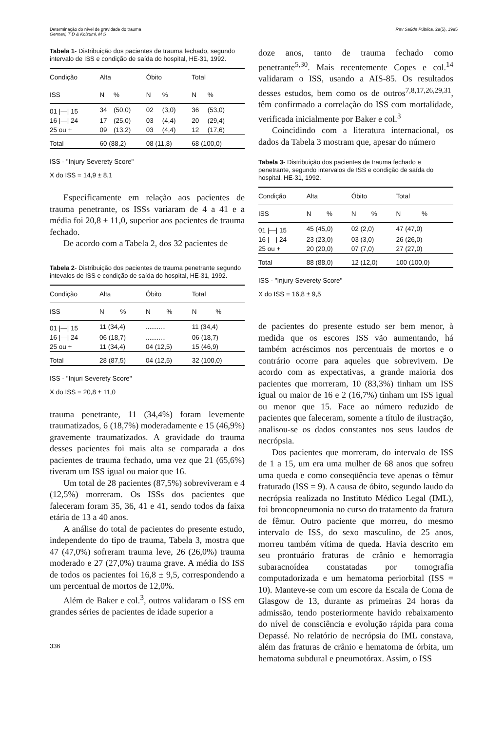Determinação do nível de gravidade do trauma
Gennari, T D & Koizumi, M S
Rev Saúde Pública, 29(5), 1995
Tabela 1- Distribuição dos pacientes de trauma fechado, segundo intervalo de ISS e condição de saída do hospital, HE-31, 1992.
| Condição | Alta | | Óbito | | Total | |
| --- | --- | --- | --- | --- | --- | --- |
| ISS | N | % | N | % | N | % |
| 01 /—/ 15 | 34 | (50,0) | 02 | (3,0) | 36 | (53,0) |
| 16 /—/ 24 | 17 | (25,0) | 03 | (4,4) | 20 | (29,4) |
| 25 ou + | 09 | (13,2) | 03 | (4,4) | 12 | (17,6) |
| Total | 60 (88,2) | | 08 (11,8) | | 68 (100,0) | |
ISS - "Injury Severety Score"
X do ISS = 14,9 ± 8,1
Especificamente em relação aos pacientes de trauma penetrante, os ISSs variaram de 4 a 41 e a média foi 20,8 ± 11,0, superior aos pacientes de trauma fechado.
De acordo com a Tabela 2, dos 32 pacientes de
Tabela 2- Distribuição dos pacientes de trauma penetrante segundo intevalos de ISS e condição de saída do hospital, HE-31, 1992.
| Condição | Alta | | Óbito | | Total | |
| --- | --- | --- | --- | --- | --- | --- |
| ISS | N | % | N | % | N | % |
| 01 /—/ 15 | 11 (34,4) | | ........... | | 11 (34,4) | |
| 16 /—/ 24 | 06 (18,7) | | ........... | | 06 (18,7) | |
| 25 ou + | 11 (34,4) | | 04 (12,5) | | 15 (46,9) | |
| Total | 28 (87,5) | | 04 (12,5) | | 32 (100,0) | |
ISS - "Injuri Severety Score"
X do ISS = 20,8 ± 11,0
trauma penetrante, 11 (34,4%) foram levemente traumatizados, 6 (18,7%) moderadamente e 15 (46,9%) gravemente traumatizados. A gravidade do trauma desses pacientes foi mais alta se comparada a dos pacientes de trauma fechado, uma vez que 21 (65,6%) tiveram um ISS igual ou maior que 16.
Um total de 28 pacientes (87,5%) sobreviveram e 4 (12,5%) morreram. Os ISSs dos pacientes que faleceram foram 35, 36, 41 e 41, sendo todos da faixa etária de 13 a 40 anos.
A análise do total de pacientes do presente estudo, independente do tipo de trauma, Tabela 3, mostra que 47 (47,0%) sofreram trauma leve, 26 (26,0%) trauma moderado e 27 (27,0%) trauma grave. A média do ISS de todos os pacientes foi 16,8 ± 9,5, correspondendo a um percentual de mortos de 12,0%.
Além de Baker e col.<sup>3</sup>, outros validaram o ISS em grandes séries de pacientes de idade superior a
336
doze anos, tanto de trauma fechado como penetrante<sup>5,30</sup>. Mais recentemente Copes e col.<sup>14</sup> validaram o ISS, usando a AIS-85. Os resultados desses estudos, bem como os de outros<sup>7,8,17,26,29,31</sup>, têm confirmado a correlação do ISS com mortalidade, verificada inicialmente por Baker e col.<sup>3</sup>
Coincidindo com a literatura internacional, os dados da Tabela 3 mostram que, apesar do número
Tabela 3- Distribuição dos pacientes de trauma fechado e penetrante, segundo intervalos de ISS e condição de saída do hospital, HE-31, 1992.
| Condição | Alta | | Óbito | | Total | |
| --- | --- | --- | --- | --- | --- | --- |
| ISS | N | % | N | % | N | % |
| 01 /—/ 15 | 45 (45,0) | | 02 (2,0) | | 47 (47,0) | |
| 16 /—/ 24 | 23 (23,0) | | 03 (3,0) | | 26 (26,0) | |
| 25 ou + | 20 (20,0) | | 07 (7,0) | | 27 (27,0) | |
| Total | 88 (88,0) | | 12 (12,0) | | 100 (100,0) | |
ISS - "Injury Severety Score"
X do ISS = 16,8 ± 9,5
de pacientes do presente estudo ser bem menor, à medida que os escores ISS vão aumentando, há também acréscimos nos percentuais de mortos e o contrário ocorre para aqueles que sobrevivem. De acordo com as expectativas, a grande maioria dos pacientes que morreram, 10 (83,3%) tinham um ISS igual ou maior de 16 e 2 (16,7%) tinham um ISS igual ou menor que 15. Face ao número reduzido de pacientes que faleceram, somente a título de ilustração, analisou-se os dados constantes nos seus laudos de necrópsia.
Dos pacientes que morreram, do intervalo de ISS de 1 a 15, um era uma mulher de 68 anos que sofreu uma queda e como conseqüência teve apenas o fêmur fraturado (ISS = 9). A causa de óbito, segundo laudo da necrópsia realizada no Instituto Médico Legal (IML), foi broncopneumonia no curso do tratamento da fratura de fêmur. Outro paciente que morreu, do mesmo intervalo de ISS, do sexo masculino, de 25 anos, morreu também vítima de queda. Havia descrito em seu prontuário fraturas de crânio e hemorragia subaracnoídea constatadas por tomografia computadorizada e um hematoma periorbital (ISS = 10). Manteve-se com um escore da Escala de Coma de Glasgow de 13, durante as primeiras 24 horas da admissão, tendo posteriormente havido rebaixamento do nível de consciência e evolução rápida para coma Depassé. No relatório de necrópsia do IML constava, além das fraturas de crânio e hematoma de órbita, um hematoma subdural e pneumotórax. Assim, o ISS